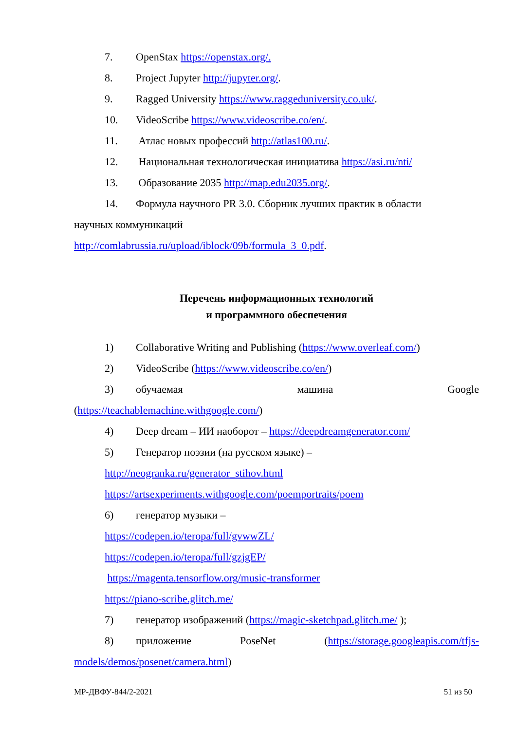7. OpenStax https://openstax.org/.
8. Project Jupyter http://jupyter.org/.
9. Ragged University https://www.raggeduniversity.co.uk/.
10. VideoScribe https://www.videoscribe.co/en/.
11. Атлас новых профессий http://atlas100.ru/.
12. Национальная технологическая инициатива https://asi.ru/nti/
13. Образование 2035 http://map.edu2035.org/.
14. Формула научного PR 3.0. Сборник лучших практик в области
научных коммуникаций
http://comlabrussia.ru/upload/iblock/09b/formula_3_0.pdf.
Перечень информационных технологий
и программного обеспечения
1) Collaborative Writing and Publishing (https://www.overleaf.com/)
2) VideoScribe (https://www.videoscribe.co/en/)
3) обучаемая машина Google
(https://teachablemachine.withgoogle.com/)
4) Deep dream – ИИ наоборот – https://deepdreamgenerator.com/
5) Генератор поэзии (на русском языке) –
http://neogranka.ru/generator_stihov.html
https://artsexperiments.withgoogle.com/poemportraits/poem
6) генератор музыки –
https://codepen.io/teropa/full/gvwwZL/
https://codepen.io/teropa/full/gzjgEP/
https://magenta.tensorflow.org/music-transformer
https://piano-scribe.glitch.me/
7) генератор изображений (https://magic-sketchpad.glitch.me/ );
8) приложение PoseNet (https://storage.googleapis.com/tfjs-
models/demos/posenet/camera.html)
МР-ДВФУ-844/2-2021 51 из 50